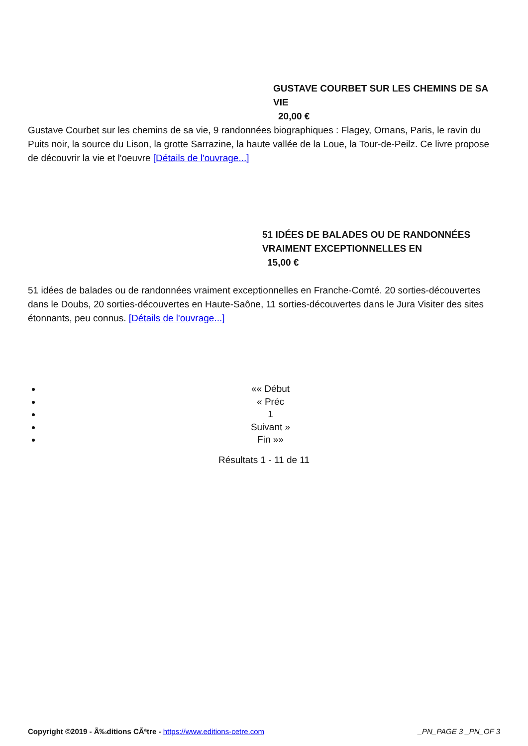GUSTAVE COURBET SUR LES CHEMINS DE SA VIE
20,00 €
Gustave Courbet sur les chemins de sa vie, 9 randonnées biographiques : Flagey, Ornans, Paris, le ravin du Puits noir, la source du Lison, la grotte Sarrazine, la haute vallée de la Loue, la Tour-de-Peilz. Ce livre propose de découvrir la vie et l'oeuvre [Détails de l'ouvrage...]
51 IDÉES DE BALADES OU DE RANDONNÉES VRAIMENT EXCEPTIONNELLES EN
15,00 €
51 idées de balades ou de randonnées vraiment exceptionnelles en Franche-Comté. 20 sorties-découvertes dans le Doubs, 20 sorties-découvertes en Haute-Saône, 11 sorties-découvertes dans le Jura Visiter des sites étonnants, peu connus. [Détails de l'ouvrage...]
«« Début
« Préc
1
Suivant »
Fin »»
Résultats 1 - 11 de 11
Copyright ©2019 - Ã‰ditions CÃªtre - https://www.editions-cetre.com _PN_PAGE 3 _PN_OF 3